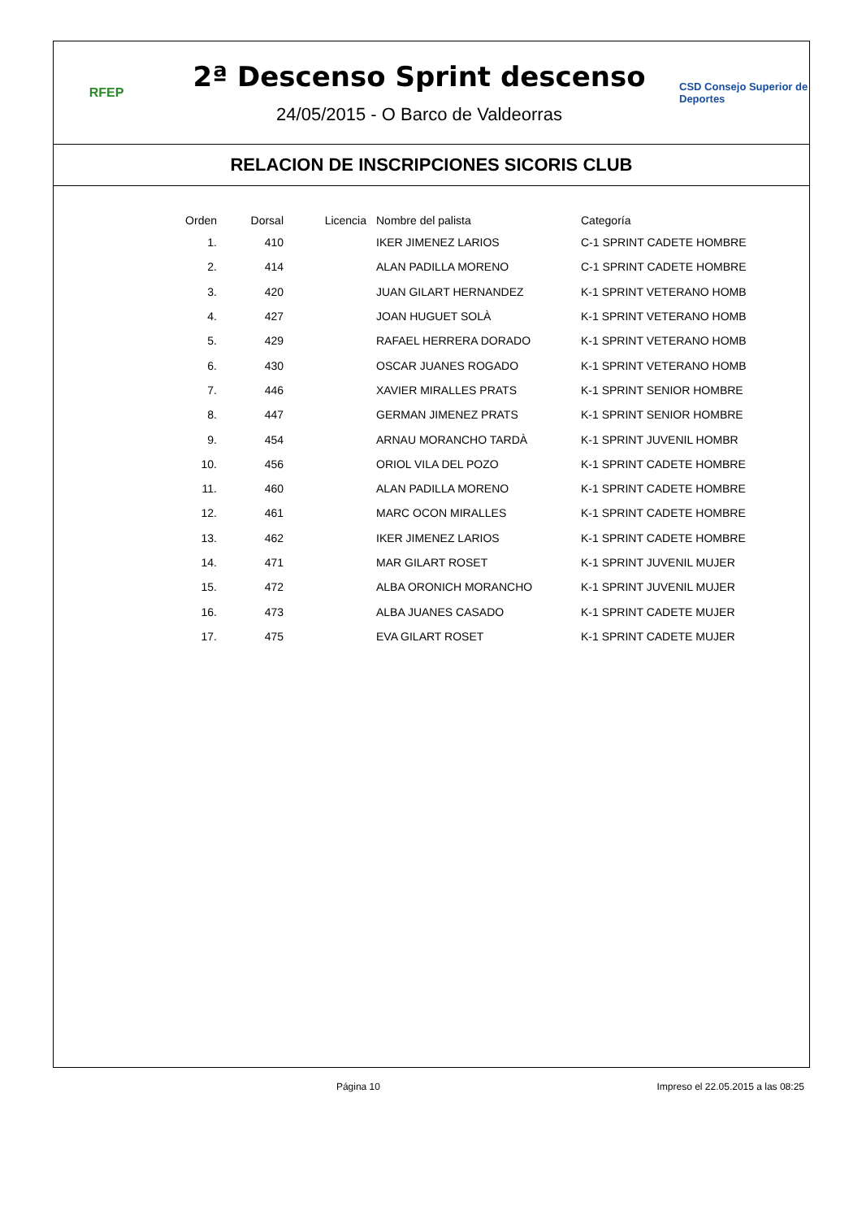RFEP
2ª Descenso Sprint descenso
24/05/2015 - O Barco de Valdeorras
CSD Consejo Superior de Deportes
RELACION DE INSCRIPCIONES SICORIS CLUB
| Orden | Dorsal | Licencia | Nombre del palista | Categoría |
| --- | --- | --- | --- | --- |
| 1. | 410 | | IKER JIMENEZ LARIOS | C-1 SPRINT CADETE HOMBRE |
| 2. | 414 | | ALAN PADILLA MORENO | C-1 SPRINT CADETE HOMBRE |
| 3. | 420 | | JUAN GILART HERNANDEZ | K-1 SPRINT VETERANO HOMB |
| 4. | 427 | | JOAN HUGUET SOLÀ | K-1 SPRINT VETERANO HOMB |
| 5. | 429 | | RAFAEL HERRERA DORADO | K-1 SPRINT VETERANO HOMB |
| 6. | 430 | | OSCAR JUANES ROGADO | K-1 SPRINT VETERANO HOMB |
| 7. | 446 | | XAVIER MIRALLES PRATS | K-1 SPRINT SENIOR HOMBRE |
| 8. | 447 | | GERMAN JIMENEZ PRATS | K-1 SPRINT SENIOR HOMBRE |
| 9. | 454 | | ARNAU MORANCHO TARDÀ | K-1 SPRINT JUVENIL HOMBR |
| 10. | 456 | | ORIOL VILA DEL POZO | K-1 SPRINT CADETE HOMBRE |
| 11. | 460 | | ALAN PADILLA MORENO | K-1 SPRINT CADETE HOMBRE |
| 12. | 461 | | MARC OCON MIRALLES | K-1 SPRINT CADETE HOMBRE |
| 13. | 462 | | IKER JIMENEZ LARIOS | K-1 SPRINT CADETE HOMBRE |
| 14. | 471 | | MAR GILART ROSET | K-1 SPRINT JUVENIL MUJER |
| 15. | 472 | | ALBA ORONICH MORANCHO | K-1 SPRINT JUVENIL MUJER |
| 16. | 473 | | ALBA JUANES CASADO | K-1 SPRINT CADETE MUJER |
| 17. | 475 | | EVA GILART ROSET | K-1 SPRINT CADETE MUJER |
Página 10 Impreso el 22.05.2015 a las 08:25